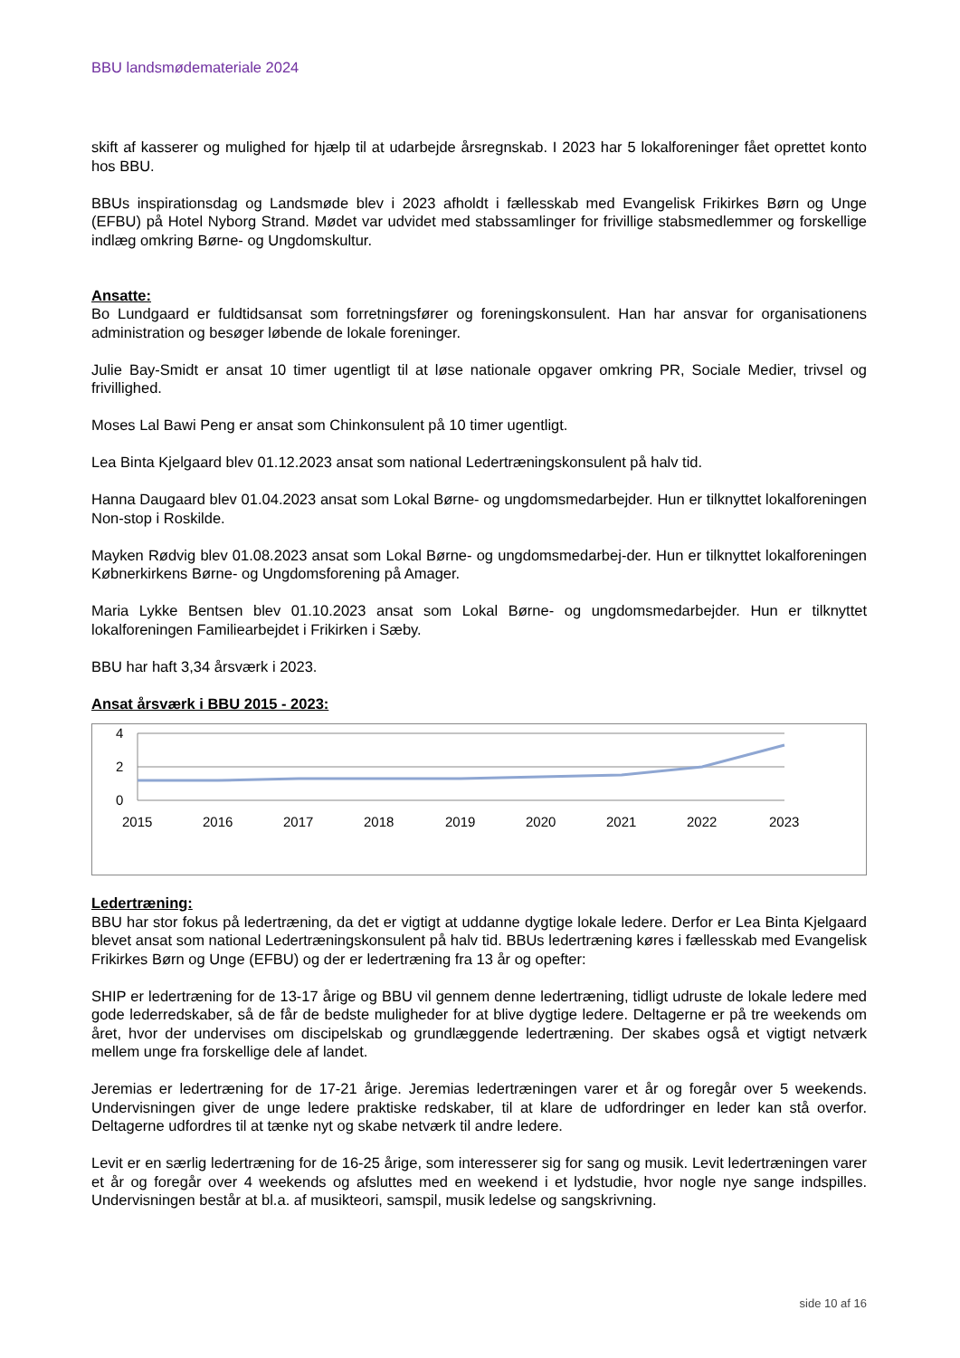BBU landsmødemateriale 2024
skift af kasserer og mulighed for hjælp til at udarbejde årsregnskab. I 2023 har 5 lokalforeninger fået oprettet konto hos BBU.
BBUs inspirationsdag og Landsmøde blev i 2023 afholdt i fællesskab med Evangelisk Frikirkes Børn og Unge (EFBU) på Hotel Nyborg Strand. Mødet var udvidet med stabssamlinger for frivillige stabsmedlemmer og forskellige indlæg omkring Børne- og Ungdomskultur.
Ansatte:
Bo Lundgaard er fuldtidsansat som forretningsfører og foreningskonsulent. Han har ansvar for organisationens administration og besøger løbende de lokale foreninger.
Julie Bay-Smidt er ansat 10 timer ugentligt til at løse nationale opgaver omkring PR, Sociale Medier, trivsel og frivillighed.
Moses Lal Bawi Peng er ansat som Chinkonsulent på 10 timer ugentligt.
Lea Binta Kjelgaard blev 01.12.2023 ansat som national Ledertræningskonsulent på halv tid.
Hanna Daugaard blev 01.04.2023 ansat som Lokal Børne- og ungdomsmedarbejder. Hun er tilknyttet lokalforeningen Non-stop i Roskilde.
Mayken Rødvig blev 01.08.2023 ansat som Lokal Børne- og ungdomsmedarbej-der. Hun er tilknyttet lokalforeningen Købnerkirkens Børne- og Ungdomsforening på Amager.
Maria Lykke Bentsen blev 01.10.2023 ansat som Lokal Børne- og ungdomsmedarbejder. Hun er tilknyttet lokalforeningen Familiearbejdet i Frikirken i Sæby.
BBU har haft 3,34 årsværk i 2023.
Ansat årsværk i BBU 2015 - 2023:
4
2
0
2015
2016
2017
2018
2019
2020
2021
2022
2023
Ledertræning:
BBU har stor fokus på ledertræning, da det er vigtigt at uddanne dygtige lokale ledere. Derfor er Lea Binta Kjelgaard blevet ansat som national Ledertræningskonsulent på halv tid. BBUs ledertræning køres i fællesskab med Evangelisk Frikirkes Børn og Unge (EFBU) og der er ledertræning fra 13 år og opefter:
SHIP er ledertræning for de 13-17 årige og BBU vil gennem denne ledertræning, tidligt udruste de lokale ledere med gode lederredskaber, så de får de bedste muligheder for at blive dygtige ledere. Deltagerne er på tre weekends om året, hvor der undervises om discipelskab og grundlæggende ledertræning. Der skabes også et vigtigt netværk mellem unge fra forskellige dele af landet.
Jeremias er ledertræning for de 17-21 årige. Jeremias ledertræningen varer et år og foregår over 5 weekends. Undervisningen giver de unge ledere praktiske redskaber, til at klare de udfordringer en leder kan stå overfor. Deltagerne udfordres til at tænke nyt og skabe netværk til andre ledere.
Levit er en særlig ledertræning for de 16-25 årige, som interesserer sig for sang og musik. Levit ledertræningen varer et år og foregår over 4 weekends og afsluttes med en weekend i et lydstudie, hvor nogle nye sange indspilles. Undervisningen består at bl.a. af musikteori, samspil, musik ledelse og sangskrivning.
side 10 af 16